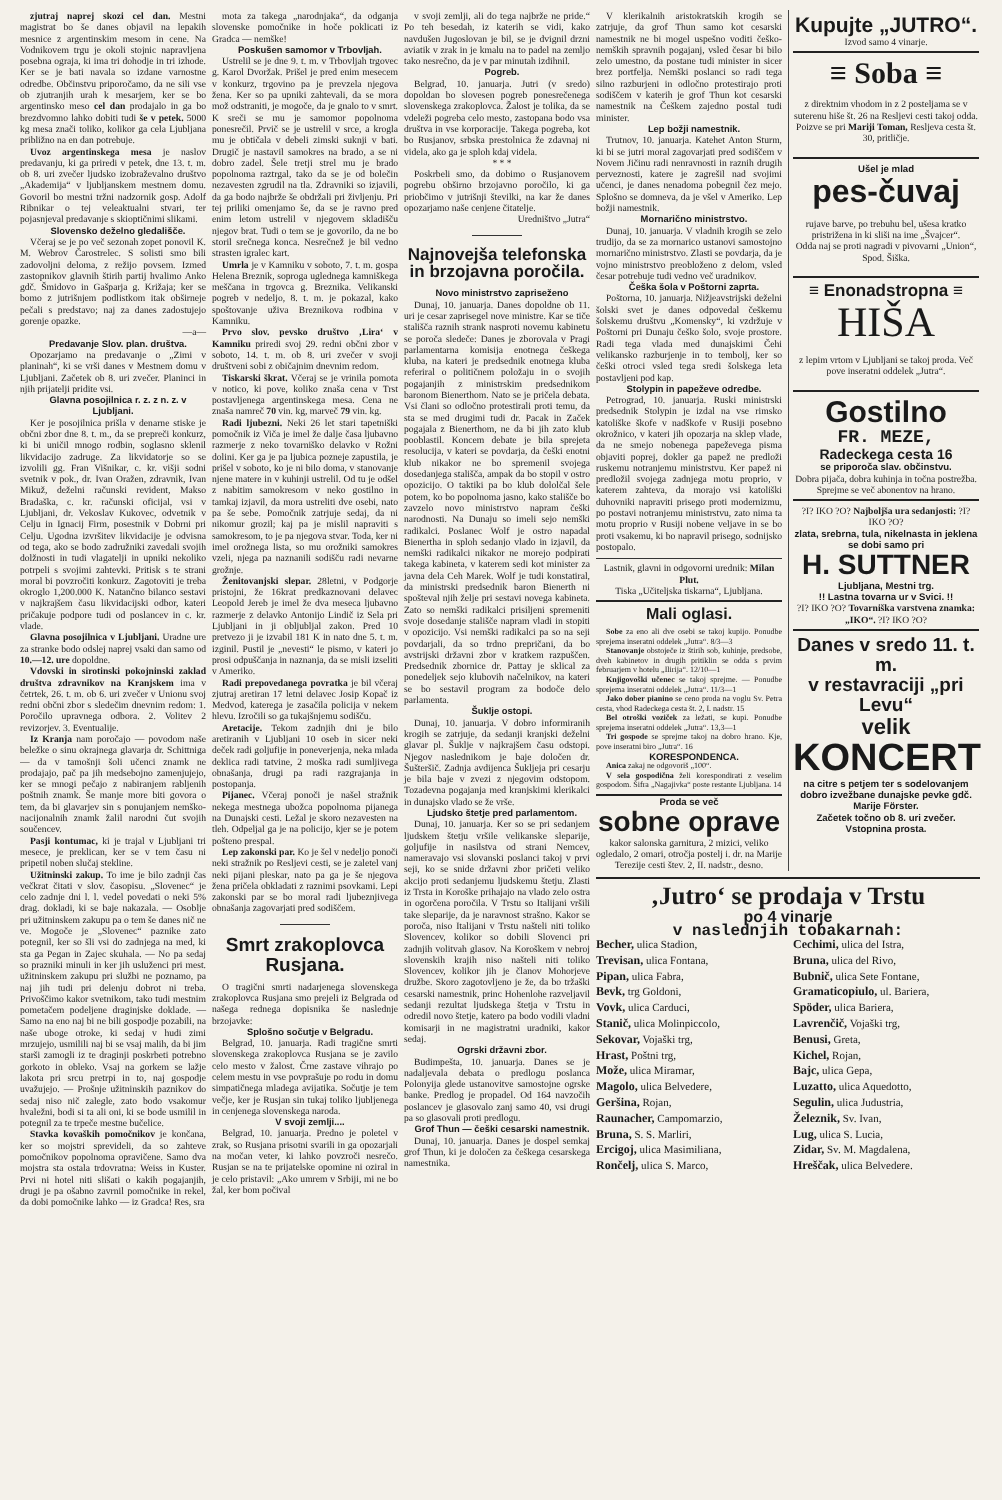zjutraj naprej skozi cel dan. Mestni magistrat bo še danes objavil na lepakih mesnice z argentinskim mesom in cene. Na Vodnikovem trgu je okoli stojnic napravljena posebna ograja, ki ima tri dohodje in tri izhode. Ker se je bati navala so izdane varnostne odredbe. Občinstvu priporočamo, da ne sili vse ob zjutranjih urah k mesarjem, ker se bo argentinsko meso cel dan prodajalo in ga bo brezdvomno lahko dobiti tudi še v petek. 5000 kg mesa znači toliko, kolikor ga cela Ljubljana približno na en dan potrebuje.
Uvoz argentinskega mesa je naslov predavanju, ki ga priredi v petek, dne 13. t. m. ob 8. uri zvečer ljudsko izobraževalno društvo „Akademija“ v ljubljanskem mestnem domu. Govoril bo mestni tržni nadzornik gosp. Adolf Ribnikar o tej veleaktualni stvari, ter pojasnjeval predavanje s skioptičnimi slikami.
Slovensko deželno gledališče.
Včeraj se je po več sezonah zopet ponovil K. M. Webrov Čarostrelec. S solisti smo bili zadovoljni deloma, z režijo povsem. Izmed zastopnikov glavnih štirih partij hvalimo Anko gdč. Šmidovo in Gašparja g. Križaja; ker se bomo z jutrišnjem podlistkom itak obširneje pečali s predstavo; naj za danes zadostujejo gorenje opazke.
—a—
Predavanje Slov. plan. društva.
Opozarjamo na predavanje o „Zimi v planinah“, ki se vrši danes v Mestnem domu v Ljubljani. Začetek ob 8. uri zvečer. Planinci in njih prijatelji pridite vsi.
Glavna posojilnica r. z. z n. z. v Ljubljani.
Ker je posojilnica prišla v denarne stiske je občni zbor dne 8. t. m., da se prepreči konkurz, ki bi uničil mnogo rodbin, soglasno sklenil likvidacijo zadruge. Za likvidatorje so se izvolili gg. Fran Višnikar, c. kr. višji sodni svetnik v pok., dr. Ivan Oražen, zdravnik, Ivan Mikuž, deželni računski revident, Makso Bradaška, c. kr. računski oficijal, vsi v Ljubljani, dr. Vekoslav Kukovec, odvetnik v Celju in Ignacij Firm, posestnik v Dobrni pri Celju. Ugodna izvršitev likvidacije je odvisna od tega, ako se bodo zadružniki zavedali svojih dolžnosti in tudi vlagatelji in upniki nekoliko potrpeli s svojimi zahtevki. Pritisk s te strani moral bi povzročiti konkurz. Zagotoviti je treba okroglo 1,200.000 K. Natančno bilanco sestavi v najkrajšem času likvidacijski odbor, kateri pričakuje podpore tudi od poslancev in c. kr. vlade.
Glavna posojilnica v Ljubljani. Uradne ure za stranke bodo odslej naprej vsaki dan samo od 10.—12. ure dopoldne.
Vdovski in sirotinski pokojninski zaklad društva zdravnikov na Kranjskem ima v četrtek, 26. t. m. ob 6. uri zvečer v Unionu svoj redni občni zbor s sledečim dnevnim redom: 1. Poročilo upravnega odbora. 2. Volitev 2 revizorjev. 3. Eventualije.
Iz Kranja nam poročajo — povodom naše beležke o sinu okrajnega glavarja dr. Schittniga — da v tamošnji šoli učenci znamk ne prodajajo, pač pa jih medsebojno zamenjujejo, ker se mnogi pečajo z nabiranjem rabljenih poštnih znamk. Še manje more biti govora o tem, da bi glavarjev sin s ponujanjem nemško-nacijonalnih znamk žalil narodni čut svojih součencev.
Pasji kontumac, ki je trajal v Ljubljani tri mesece, je preklican, ker se v tem času ni pripetil noben slučaj stekline.
Užitninski zakup. To ime je bilo zadnji čas večkrat čitati v slov. časopisu. „Slovenec“ je celo zadnje dni l. l. vedel povedati o neki 5% drag. dokladi, ki se baje nakazala. — Osoblje pri užitninskem zakupu pa o tem še danes nič ne ve. Mogoče je „Slovenec“ paznike zato potegnil, ker so šli vsi do zadnjega na med, ki sta ga Pegan in Zajec skuhala. — No pa sedaj so prazniki minuli in ker jih usluženci pri mest. užitninskem zakupu pri službi ne poznamo, pa naj jih tudi pri delenju dobrot ni treba. Privoščimo kakor svetnikom, tako tudi mestnim pometačem podeljene draginjske doklade. — Samo na eno naj bi ne bili gospodje pozabili, na naše uboge otroke, ki sedaj v hudi zimi mrzujejo, usmilili naj bi se vsaj malih, da bi jim starši zamogli iz te draginji poskrbeti potrebno gorkoto in obleko. Vsaj na gorkem se lažje lakota pri srcu pretrpi in to, naj gospodje uvažujejo. — Prošnje užitninskih paznikov do sedaj niso nič zalegle, zato bodo vsakomur hvaležni, bodi si ta ali oni, ki se bode usmilil in potegnil za te trpeče mestne bučelice.
Stavka kovaških pomočnikov je končana, ker so mojstri sprevideli, da so zahteve pomočnikov popolnoma opravičene. Samo dva mojstra sta ostala trdovratna: Weiss in Kuster. Prvi ni hotel niti slišati o kakih pogajanjih, drugi je pa ošabno zavrnil pomočnike in rekel, da dobi pomočnike lahko — iz Gradca! Res, sra
mota za takega „narodnjaka“, da odganja slovenske pomočnike in hoče poklicati iz Gradca — nemške!
Poskušen samomor v Trbovljah.
Ustrelil se je dne 9. t. m. v Trbovljah trgovec g. Karol Dvoržak. Prišel je pred enim mesecem v konkurz, trgovino pa je prevzela njegova žena. Ker so pa upniki zahtevali, da se mora mož odstraniti, je mogoče, da je gnalo to v smrt. K sreči se mu je samomor popolnoma ponesrečil. Prvič se je ustrelil v srce, a krogla mu je obtičala v debeli zimski suknji v bati. Drugič je nastavil samokres na brado, a se ni dobro zadel. Šele tretji strel mu je brado popolnoma raztrgal, tako da se je od bolečin nezavesten zgrudil na tla. Zdravniki so izjavili, da ga bodo najbrže še obdržali pri življenju. Pri tej priliki omenjamo še, da se je ravno pred enim letom ustrelil v njegovem skladišču njegov brat. Tudi o tem se je govorilo, da ne bo storil srečnega konca. Nesrečnež je bil vedno strasten igralec kart.
Umrla je v Kamniku v soboto, 7. t. m. gospa Helena Breznik, soproga uglednega kamniškega meščana in trgovca g. Breznika. Velikanski pogreb v nedeljo, 8. t. m. je pokazal, kako spoštovanje uživa Breznikova rodbina v Kamniku.
Prvo slov. pevsko društvo ‚Lira‘ v Kamniku priredi svoj 29. redni občni zbor v soboto, 14. t. m. ob 8. uri zvečer v svoji društveni sobi z običajnim dnevnim redom.
Tiskarski škrat. Včeraj se je vrinila pomota v notico, ki pove, koliko znaša cena v Trst postavljenega argentinskega mesa. Cena ne znaša namreč 70 vin. kg, marveč 79 vin. kg.
Radi ljubezni. Neki 26 let stari tapetniški pomočnik iz Viča je imel že dalje časa ljubavno razmerje z neko tovarniško delavko v Rožni dolini. Ker ga je pa ljubica pozneje zapustila, je prišel v soboto, ko je ni bilo doma, v stanovanje njene matere in v kuhinji ustrelil. Od tu je odšel z nabitim samokresom v neko gostilno in tamkaj izjavil, da mora ustreliti dve osebi, nato pa še sebe. Pomočnik zatrjuje sedaj, da ni nikomur grozil; kaj pa je mislil napraviti s samokresom, to je pa njegova stvar. Toda, ker ni imel orožnega lista, so mu orožniki samokres vzeli, njega pa naznanili sodišču radi nevarne grožnje.
Ženitovanjski slepar. 28letni, v Podgorje pristojni, že 16krat predkaznovani delavec Leopold Jereb je imel že dva meseca ljubavno razmerje z delavko Antonijo Lindič iz Sela pri Ljubljani in ji obljubljal zakon. Pred 10 pretvezo ji je izvabil 181 K in nato dne 5. t. m. izginil. Pustil je „nevesti“ le pismo, v kateri jo prosi odpuščanja in naznanja, da se misli izseliti v Ameriko.
Radi prepovedanega povratka je bil včeraj zjutraj aretiran 17 letni delavec Josip Kopač iz Medvod, katerega je zasačila policija v nekem hlevu. Izročili so ga tukajšnjemu sodišču.
Aretacije. Tekom zadnjih dni je bilo aretiranih v Ljubljani 10 oseb in sicer neki deček radi goljufije in poneverjenja, neka mlada deklica radi tatvine, 2 moška radi sumljivega obnašanja, drugi pa radi razgrajanja in postopanja.
Pijanec. Včeraj ponoči je našel stražnik nekega mestnega ubožca popolnoma pijanega na Dunajski cesti. Ležal je skoro nezavesten na tleh. Odpeljal ga je na policijo, kjer se je potem pošteno prespal.
Lep zakonski par. Ko je šel v nedeljo ponoči neki stražnik po Resljevi cesti, se je zaletel vanj neki pijani pleskar, nato pa ga je še njegova žena pričela obkladati z raznimi psovkami. Lepi zakonski par se bo moral radi ljubeznjivega obnašanja zagovarjati pred sodiščem.
Smrt zrakoplovca Rusjana.
O tragični smrti nadarjenega slovenskega zrakoplovca Rusjana smo prejeli iz Belgrada od našega rednega dopisnika še naslednje brzojavke:
Splošno sočutje v Belgradu.
Belgrad, 10. januarja. Radi tragične smrti slovenskega zrakoplovca Rusjana se je zavilo celo mesto v žalost. Črne zastave vihrajo po celem mestu in vse povprašuje po rodu in domu simpatičnega mladega avijatika. Sočutje je tem večje, ker je Rusjan sin tukaj toliko ljubljenega in cenjenega slovenskega naroda.
V svoji zemlji....
Belgrad, 10. januarja. Predno je poletel v zrak, so Rusjana prisotni svarili in ga opozarjali na močan veter, ki lahko povzroči nesrečo. Rusjan se na te prijatelske opomine ni oziral in je celo pristavil: „Ako umrem v Srbiji, mi ne bo žal, ker bom počival
v svoji zemlji, ali do tega najbrže ne pride.“ Po teh besedah, iz katerih se vidi, kako navdušen Jugoslovan je bil, se je dvignil drzni aviatik v zrak in je kmalu na to padel na zemljo tako nesrečno, da je v par minutah izdihnil.
Pogreb.
Belgrad, 10. januarja. Jutri (v sredo) dopoldan bo slovesen pogreb ponesrečenega slovenskega zrakoplovca. Žalost je tolika, da se vdeleži pogreba celo mesto, zastopana bodo vsa društva in vse korporacije. Takega pogreba, kot bo Rusjanov, srbska prestolnica že zdavnaj ni videla, ako ga je sploh kdaj videla.
* * *
Poskrbeli smo, da dobimo o Rusjanovem pogrebu obširno brzojavno poročilo, ki ga priobčimo v jutrišnji številki, na kar že danes opozarjamo naše cenjene čitatelje.
Uredništvo „Jutra“
Najnovejša telefonska in brzojavna poročila.
Novo ministrstvo zaprisеženo
Dunaj, 10. januarja. Danes dopoldne ob 11. uri je cesar zaprisegel nove ministre. Kar se tiče stališča raznih strank nasproti novemu kabinetu se poroča sledeče: Danes je zborovala v Pragi parlamentarna komisija enotnega češkega kluba, na kateri je predsednik enotnega kluba referiral o političnem položaju in o svojih pogajanjih z ministrskim predsednikom baronom Bienerthom. Nato se je pričela debata. Vsi člani so odločno protestirali proti temu, da sta se med drugimi tudi dr. Pacak in Začek pogajala z Bienerthom, ne da bi jih zato klub pooblastil. Koncem debate je bila sprejeta resolucija, v kateri se povdarja, da češki enotni klub nikakor ne bo spremenil svojega dosedanjega stališča, ampak da bo stopil v ostro opozicijo. O taktiki pa bo klub dololčal šele potem, ko bo popolnoma jasno, kako stališče bo zavzelo novo ministrstvo napram češki narodnosti. Na Dunaju so imeli sejo nemški radikalci. Poslanec Wolf je ostro napadal Bienertha in sploh sedanjo vlado in izjavil, da nemški radikalci nikakor ne morejo podpirati takega kabineta, v katerem sedi kot minister za javna dela Ceh Marek. Wolf je tudi konstatiral, da ministrski predsednik baron Bienerth ni spošteval njih želje pri sestavi novega kabineta. Zato so nemški radikalci prisiljeni spremeniti svoje dosedanje stališče napram vladi in stopiti v opozicijo. Vsi nemški radikalci pa so na seji povdarjali, da so trdno prepričani, da bo avstrijski državni zbor v kratkem razpuščen. Predsednik zbornice dr. Pattay je sklical za ponedeljek sejo klubovih načelnikov, na kateri se bo sestavil program za bodoče delo parlamenta.
Šuklje ostopi.
Dunaj, 10. januarja. V dobro informiranih krogih se zatrjuje, da sedanji kranjski deželni glavar pl. Šuklje v najkrajšem času odstopi. Njegov naslednikom je baje določen dr. Šušteršič. Zadnja avdijenca Šukljeja pri cesarju je bila baje v zvezi z njegovim odstopom. Tozadevna pogajanja med kranjskimi klerikalci in dunajsko vlado se že vrše.
Ljudsko štetje pred parlamentom.
Dunaj, 10. januarja. Ker so se pri sedanjem ljudskem štetju vršile velikanske sleparije, goljufije in nasilstva od strani Nemcev, nameravajo vsi slovanski poslanci takoj v prvi seji, ko se snide državni zbor pričeti veliko akcijo proti sedanjemu ljudskemu štetju. Zlasti iz Trsta in Koroške prihajajo na vlado zelo ostra in ogorčena poročila. V Trstu so Italijani vršili take sleparije, da je naravnost strašno. Kakor se poroča, niso Italijani v Trstu našteli niti toliko Slovencev, kolikor so dobili Slovenci pri zadnjih volitvah glasov. Na Koroškem v nebroj slovenskih krajih niso našteli niti toliko Slovencev, kolikor jih je članov Mohorjeve družbe. Skoro zagotovljeno je že, da bo tržaški cesarski namestnik, princ Hohenlohe razveljavil sedanji rezultat ljudskega štetja v Trstu in odredil novo štetje, katero pa bodo vodili vladni komisarji in ne magistratni uradniki, kakor sedaj.
Ogrski državni zbor.
Budimpešta, 10. januarja. Danes se je nadaljevala debata o predlogu poslanca Polonyija glede ustanovitve samostojne ogrske banke. Predlog je propadel. Od 164 navzočih poslancev je glasovalo zanj samo 40, vsi drugi pa so glasovali proti predlogu.
Grof Thun — češki cesarski namestnik.
Dunaj, 10. januarja. Danes je dospel semkaj grof Thun, ki je določen za češkega cesarskega namestnika.
V klerikalnih aristokratskih krogih se zatrjuje, da grof Thun samo kot cesarski namestnik ne bi mogel uspešno voditi češko-nemških spravnih pogajanj, vsled česar bi bilo zelo umestno, da postane tudi minister in sicer brez portfelja. Nemški poslanci so radi tega silno razburjeni in odločno protestirajo proti sodiščem v katerih je grof Thun kot cesarski namestnik na Češkem zajedno postal tudi minister.
Lep božji namestnik.
Trutnov, 10. januarja. Katehet Anton Sturm, ki bi se jutri moral zagovarjati pred sodiščem v Novem Jičinu radi nenravnosti in raznih drugih perveznosti, katere je zagrešil nad svojimi učenci, je danes nenadoma pobegnil čez mejo. Splošno se domneva, da je všel v Ameriko. Lep božji namestnik.
Mornarično ministrstvo.
Dunaj, 10. januarja. V vladnih krogih se zelo trudijo, da se za mornarico ustanovi samostojno mornarično ministrstvo. Zlasti se povdarja, da je vojno ministrstvo preobloženo z delom, vsled česar potrebuje tudi vedno več uradnikov.
Češka šola v Poštorni zaprta.
Poštorna, 10. januarja. Nižjeavstrijski deželni šolski svet je danes odpovedal češkemu šolskemu društvu „Komensky“, ki vzdržuje v Poštorni pri Dunaju češko šolo, svoje prostore. Radi tega vlada med dunajskimi Čehi velikansko razburjenje in to tembolj, ker so češki otroci vsled tega sredi šolskega leta postavljeni pod kap.
Stolypin in papeževe odredbe.
Petrograd, 10. januarja. Ruski ministrski predsednik Stolypin je izdal na vse rimsko katoliške škofe v nadškofe v Rusiji posebno okrožnico, v kateri jih opozarja na sklep vlade, da ne smejo nobenega papeževega pisma objaviti poprej, dokler ga papež ne predloži ruskemu notranjemu ministrstvu. Ker papež ni predložil svojega zadnjega motu proprio, v katerem zahteva, da morajo vsi katoliški duhovniki napraviti prisego proti modernizmu, po postavi notranjemu ministrstvu, zato nima ta motu proprio v Rusiji nobene veljave in se bo proti vsakemu, ki bo napravil prisego, sodnijsko postopalo.
Lastnik, glavni in odgovorni urednik: Milan Plut.
Tiska „Učiteljska tiskarna“, Ljubljana.
Mali oglasi.
Sobe za eno ali dve osebi se takoj kupijo. Ponudbe sprejema inseratni oddelek „Jutra“. 8/3—3
Stanovanje obstoječe iz štirih sob, kuhinje, predsobe, dveh kabinetov in drugih pritiklin se odda s prvim februarjem v hotelu „Ilirija“. 12/10—1
Knjigovoški učenec se takoj sprejme. — Ponudbe sprejema inseratni oddelek „Jutra“. 11/3—1
Jako dober pianino se ceno proda na voglu Sv. Petra cesta, vhod Radeckega cesta št. 2, I. nadstr. 15
Bel otroški voziček za ležati, se kupi. Ponudbe sprejema inseratni oddelek „Jutra“. 13,3—1
Tri gospode se sprejme takoj na dobro hrano. Kje, pove inseratni biro „Jutra“. 16
KORESPONDENCA.
Anica zakaj ne odgovoriš „100“.
V sela gospodična želi korespondirati z veselim gospodom. Šifra „Nagajivka“ poste restante Ljubljana. 14
Proda se več
sobne oprave
kakor salonska garnitura, 2 mizici, veliko ogledalo, 2 omari, otročja postelj i. dr. na Marije Terezije cesti štev. 2, II. nadstr., desno.
Kupujte „JUTRO“.
Izvod samo 4 vinarje.
≡ Soba ≡
z direktnim vhodom in z 2 posteljama se v suterenu hiše št. 26 na Resljevi cesti takoj odda. Poizve se pri Mariji Toman, Resljeva cesta št. 30, pritličje.
Ušel je mlad
pes-čuvaj
rujave barve, po trebuhu bel, ušesa kratko pristrižena in ki sliši na ime „Švajcer“.
Odda naj se proti nagradi v pivovarni „Union“, Spod. Šiška.
≡ Enonadstropna ≡
HIŠA
z lepim vrtom v Ljubljani se takoj proda. Več pove inseratni oddelek „Jutra“.
Gostilno
FR. MEZE,
Radeckega cesta 16
se priporoča slav. občinstvu.
Dobra pijača, dobra kuhinja in točna postrežba.
Sprejme se več abonentov na hrano.
?I? IKO ?O? Najboljša ura sedanjosti: ?I? IKO ?O?
zlata, srebrna, tula, nikelnasta in jeklena se dobi samo pri
H. SUTTNER
Ljubljana, Mestni trg.
!! Lastna tovarna ur v Svici. !!
?I? IKO ?O? Tovarniška varstvena znamka: „IKO“. ?I? IKO ?O?
Danes v sredo 11. t. m.
v restavraciji „pri Levu“
velik
KONCERT
na citre s petjem ter s sodelovanjem dobro izvežbane dunajske pevke gdč. Marije Förster.
Začetek točno ob 8. uri zvečer.
Vstopnina prosta.
‚Jutro‘ se prodaja v Trstu
po 4 vinarje
v naslednjih tobakarnah:
Becher, ulica Stadion,
Trevisan, ulica Fontana,
Pipan, ulica Fabra,
Bevk, trg Goldoni,
Vovk, ulica Carduci,
Stanič, ulica Molinpiccolo,
Sekovar, Vojaški trg,
Hrast, Poštni trg,
Može, ulica Miramar,
Magolo, ulica Belvedere,
Geršina, Rojan,
Raunacher, Campomarzio,
Bruna, S. S. Marliri,
Ercigoj, ulica Masimiliana,
Rončelj, ulica S. Marco,
Cechimi, ulica del Istra,
Bruna, ulica del Rivo,
Bubnič, ulica Sete Fontane,
Gramaticopiulo, ul. Bariera,
Spöder, ulica Bariera,
Lavrenčič, Vojaški trg,
Benusi, Greta,
Kichel, Rojan,
Bajc, ulica Gepa,
Luzatto, ulica Aquedotto,
Segulin, ulica Judustria,
Železnik, Sv. Ivan,
Lug, ulica S. Lucia,
Zidar, Sv. M. Magdalena,
Hreščak, ulica Belvedere.